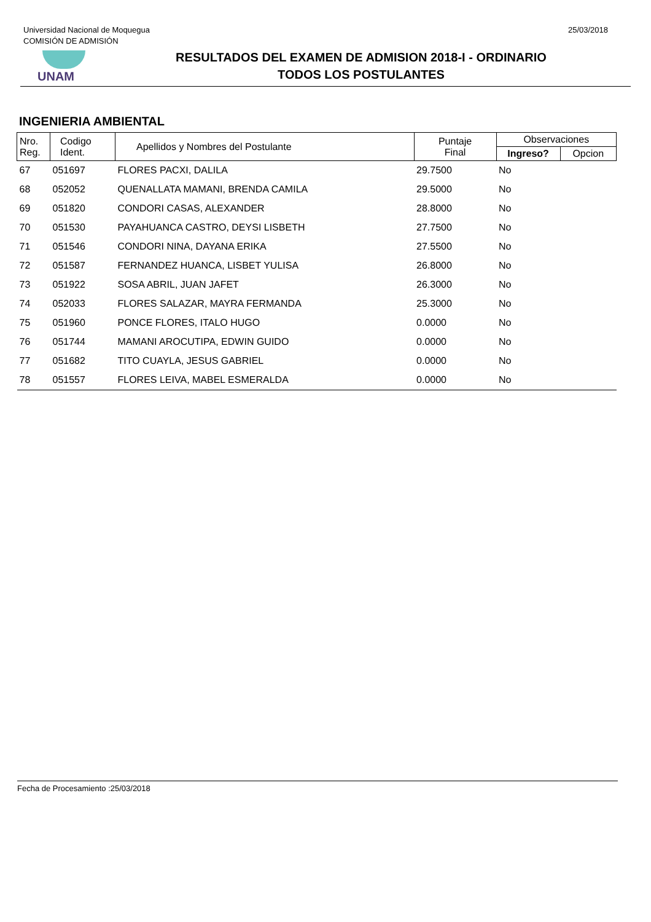Universidad Nacional de Moquegua
COMISIÓN DE ADMISIÓN
25/03/2018
UNAM
RESULTADOS DEL EXAMEN DE ADMISION 2018-I - ORDINARIO
TODOS LOS POSTULANTES
INGENIERIA AMBIENTAL
| Nro. Reg. | Codigo Ident. | Apellidos y Nombres del Postulante | Puntaje Final | Observaciones | |
| --- | --- | --- | --- | --- | --- |
| | | | | Ingreso? | Opcion |
| 67 | 051697 | FLORES PACXI, DALILA | 29.7500 | No | |
| 68 | 052052 | QUENALLATA MAMANI, BRENDA CAMILA | 29.5000 | No | |
| 69 | 051820 | CONDORI CASAS, ALEXANDER | 28.8000 | No | |
| 70 | 051530 | PAYAHUANCA CASTRO, DEYSI LISBETH | 27.7500 | No | |
| 71 | 051546 | CONDORI NINA, DAYANA ERIKA | 27.5500 | No | |
| 72 | 051587 | FERNANDEZ HUANCA, LISBET YULISA | 26.8000 | No | |
| 73 | 051922 | SOSA ABRIL, JUAN JAFET | 26.3000 | No | |
| 74 | 052033 | FLORES SALAZAR, MAYRA FERMANDA | 25.3000 | No | |
| 75 | 051960 | PONCE FLORES, ITALO HUGO | 0.0000 | No | |
| 76 | 051744 | MAMANI AROCUTIPA, EDWIN GUIDO | 0.0000 | No | |
| 77 | 051682 | TITO CUAYLA, JESUS GABRIEL | 0.0000 | No | |
| 78 | 051557 | FLORES LEIVA, MABEL ESMERALDA | 0.0000 | No | |
Fecha de Procesamiento :25/03/2018